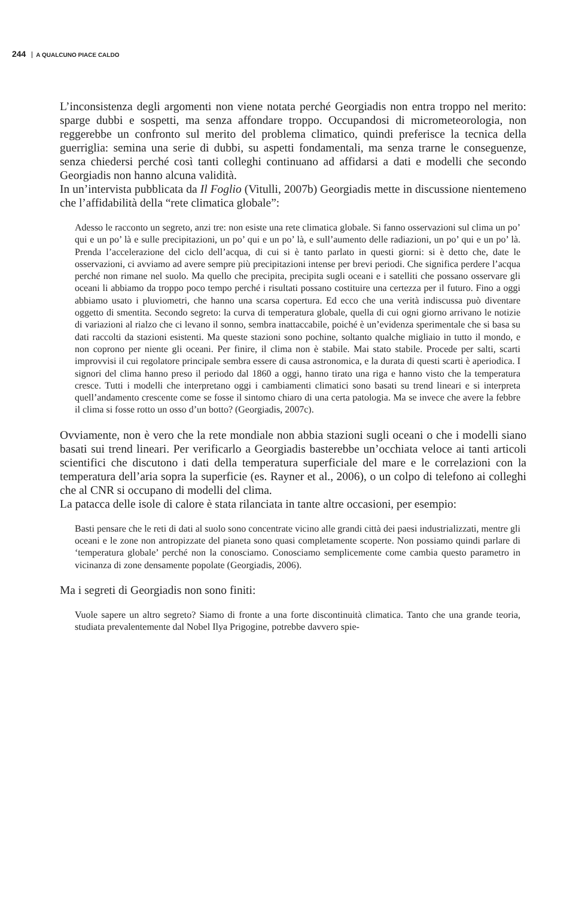244 A QUALCUNO PIACE CALDO
L’inconsistenza degli argomenti non viene notata perché Georgiadis non entra troppo nel merito: sparge dubbi e sospetti, ma senza affondare troppo. Occupandosi di micrometeorologia, non reggerebbe un confronto sul merito del problema climatico, quindi preferisce la tecnica della guerriglia: semina una serie di dubbi, su aspetti fondamentali, ma senza trarne le conseguenze, senza chiedersi perché così tanti colleghi continuano ad affidarsi a dati e modelli che secondo Georgiadis non hanno alcuna validità.
In un’intervista pubblicata da Il Foglio (Vitulli, 2007b) Georgiadis mette in discussione nientemeno che l’affidabilità della “rete climatica globale”:
Adesso le racconto un segreto, anzi tre: non esiste una rete climatica globale. Si fanno osservazioni sul clima un po’ qui e un po’ là e sulle precipitazioni, un po’ qui e un po’ là, e sull’aumento delle radiazioni, un po’ qui e un po’ là. Prenda l’accelerazione del ciclo dell’acqua, di cui si è tanto parlato in questi giorni: si è detto che, date le osservazioni, ci avviamo ad avere sempre più precipitazioni intense per brevi periodi. Che significa perdere l’acqua perché non rimane nel suolo. Ma quello che precipita, precipita sugli oceani e i satelliti che possano osservare gli oceani li abbiamo da troppo poco tempo perché i risultati possano costituire una certezza per il futuro. Fino a oggi abbiamo usato i pluviometri, che hanno una scarsa copertura. Ed ecco che una verità indiscussa può diventare oggetto di smentita. Secondo segreto: la curva di temperatura globale, quella di cui ogni giorno arrivano le notizie di variazioni al rialzo che ci levano il sonno, sembra inattaccabile, poiché è un’evidenza sperimentale che si basa su dati raccolti da stazioni esistenti. Ma queste stazioni sono pochine, soltanto qualche migliaio in tutto il mondo, e non coprono per niente gli oceani. Per finire, il clima non è stabile. Mai stato stabile. Procede per salti, scarti improvvisi il cui regolatore principale sembra essere di causa astronomica, e la durata di questi scarti è aperiodica. I signori del clima hanno preso il periodo dal 1860 a oggi, hanno tirato una riga e hanno visto che la temperatura cresce. Tutti i modelli che interpretano oggi i cambiamenti climatici sono basati su trend lineari e si interpreta quell’andamento crescente come se fosse il sintomo chiaro di una certa patologia. Ma se invece che avere la febbre il clima si fosse rotto un osso d’un botto? (Georgiadis, 2007c).
Ovviamente, non è vero che la rete mondiale non abbia stazioni sugli oceani o che i modelli siano basati sui trend lineari. Per verificarlo a Georgiadis basterebbe un’occhiata veloce ai tanti articoli scientifici che discutono i dati della temperatura superficiale del mare e le correlazioni con la temperatura dell’aria sopra la superficie (es. Rayner et al., 2006), o un colpo di telefono ai colleghi che al CNR si occupano di modelli del clima.
La patacca delle isole di calore è stata rilanciata in tante altre occasioni, per esempio:
Basti pensare che le reti di dati al suolo sono concentrate vicino alle grandi città dei paesi industrializzati, mentre gli oceani e le zone non antropizzate del pianeta sono quasi completamente scoperte. Non possiamo quindi parlare di ‘temperatura globale’ perché non la conosciamo. Conosciamo semplicemente come cambia questo parametro in vicinanza di zone densamente popolate (Georgiadis, 2006).
Ma i segreti di Georgiadis non sono finiti:
Vuole sapere un altro segreto? Siamo di fronte a una forte discontinuità climatica. Tanto che una grande teoria, studiata prevalentemente dal Nobel Ilya Prigogine, potrebbe davvero spie-